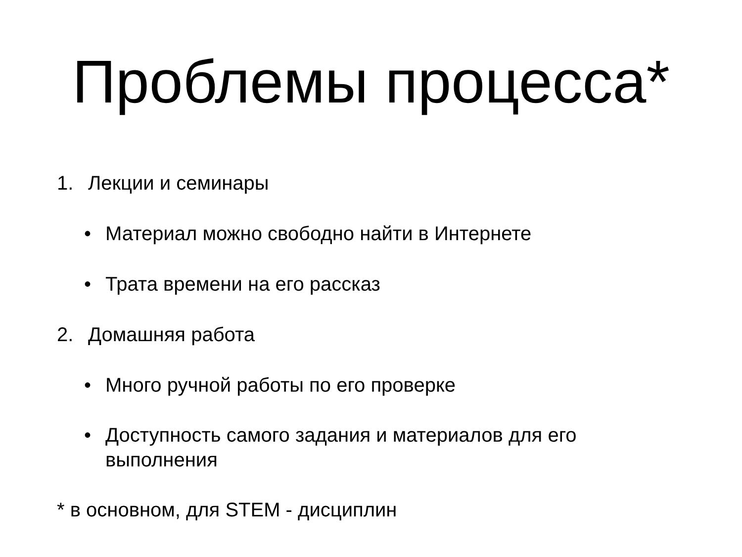Проблемы процесса*
1. Лекции и семинары
• Материал можно свободно найти в Интернете
• Трата времени на его рассказ
2. Домашняя работа
• Много ручной работы по его проверке
• Доступность самого задания и материалов для его
выполнения
* в основном, для STEM - дисциплин